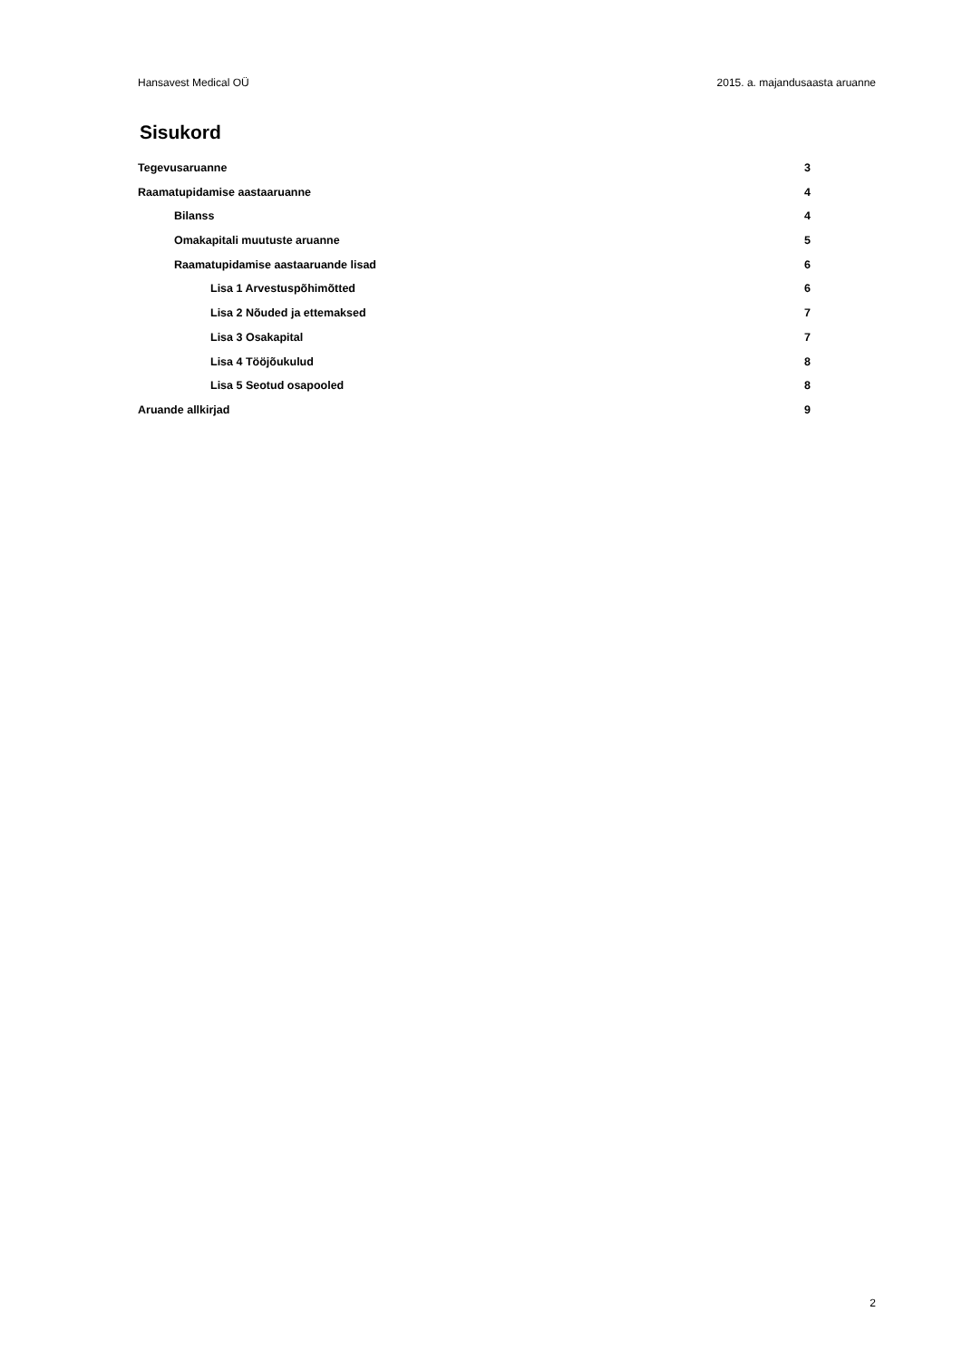Hansavest Medical OÜ 2015. a. majandusaasta aruanne
Sisukord
Tegevusaruanne 3
Raamatupidamise aastaaruanne 4
Bilanss 4
Omakapitali muutuste aruanne 5
Raamatupidamise aastaaruande lisad 6
Lisa 1 Arvestuspõhimõtted 6
Lisa 2 Nõuded ja ettemaksed 7
Lisa 3 Osakapital 7
Lisa 4 Tööjõukulud 8
Lisa 5 Seotud osapooled 8
Aruande allkirjad 9
2